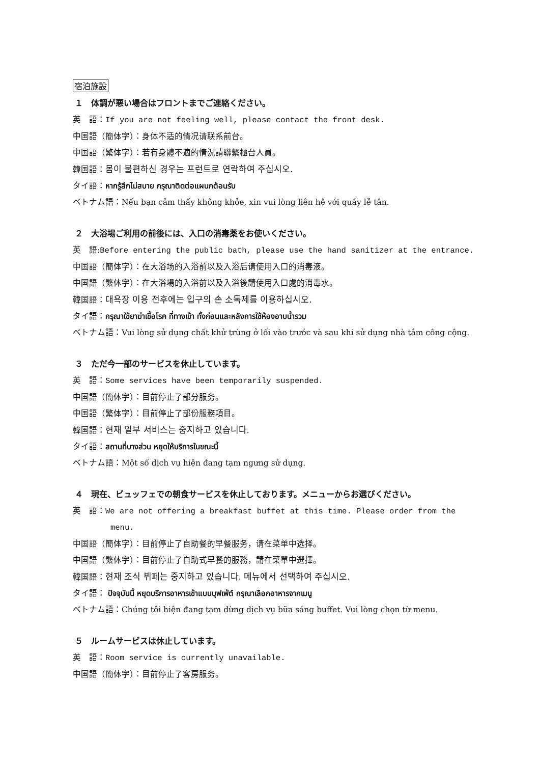宿泊施設
１　体調が悪い場合はフロントまでご連絡ください。
英　語：If you are not feeling well, please contact the front desk.
中国語（簡体字）：身体不适的情况请联系前台。
中国語（繁体字）：若有身體不適的情況請聯繫櫃台人員。
韓国語：몸이 불편하신 경우는 프런트로 연락하여 주십시오.
タイ語：หากรู้สึกไม่สบาย กรุณาติดต่อแผนกต้อนรับ
ベトナム語：Nếu bạn cảm thấy không khỏe, xin vui lòng liên hệ với quầy lễ tân.
２　大浴場ご利用の前後には、入口の消毒薬をお使いください。
英　語:Before entering the public bath, please use the hand sanitizer at the entrance.
中国語（簡体字）：在大浴场的入浴前以及入浴后请使用入口的消毒液。
中国語（繁体字）：在大浴場的入浴前以及入浴後請使用入口處的消毒水。
韓国語：대욕장 이용 전후에는 입구의 손 소독제를 이용하십시오.
タイ語：กรุณาใช้ยาฆ่าเชื้อโรค ที่ทางเข้า ทั้งก่อนและหลังการใช้ห้องอาบน้ำรวม
ベトナム語：Vui lòng sử dụng chất khử trùng ở lối vào trước và sau khi sử dụng nhà tắm công cộng.
３　ただ今一部のサービスを休止しています。
英　語：Some services have been temporarily suspended.
中国語（簡体字）：目前停止了部分服务。
中国語（繁体字）：目前停止了部份服務項目。
韓国語：현재 일부 서비스는 중지하고 있습니다.
タイ語：สถานที่บางส่วน หยุดให้บริการในขณะนี้
ベトナム語：Một số dịch vụ hiện đang tạm ngưng sử dụng.
４　現在、ビュッフェでの朝食サービスを休止しております。メニューからお選びください。
英　語：We are not offering a breakfast buffet at this time. Please order from the
menu.
中国語（簡体字）：目前停止了自助餐的早餐服务，请在菜单中选择。
中国語（繁体字）：目前停止了自助式早餐的服務，請在菜單中選擇。
韓国語：현재 조식 뷔페는 중지하고 있습니다. 메뉴에서 선택하여 주십시오.
タイ語： ปัจจุบันนี้ หยุดบริการอาหารเช้าแบบบุฟเฟ่ต์ กรุณาเลือกอาหารจากเมนู
ベトナム語：Chúng tôi hiện đang tạm dừng dịch vụ bữa sáng buffet. Vui lòng chọn từ menu.
５　ルームサービスは休止しています。
英　語：Room service is currently unavailable.
中国語（簡体字）：目前停止了客房服务。